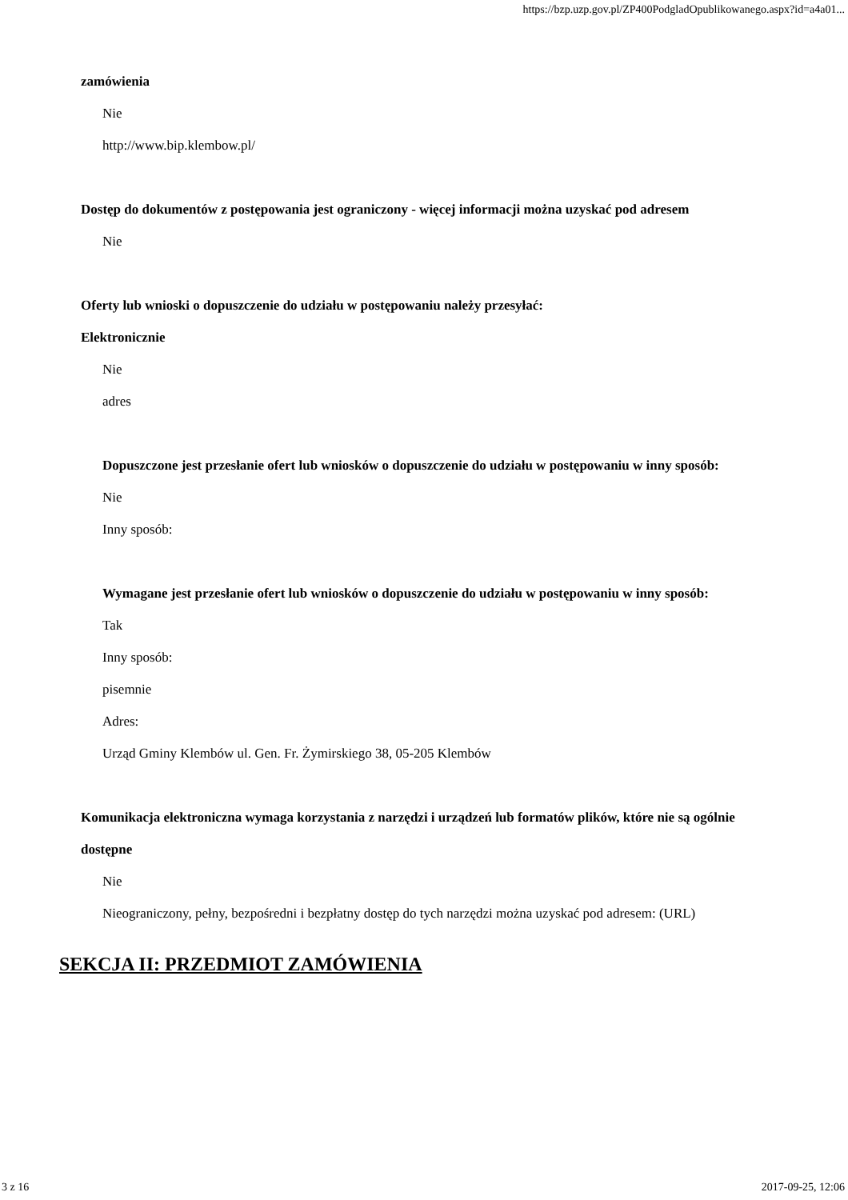https://bzp.uzp.gov.pl/ZP400PodgladOpublikowanego.aspx?id=a4a01...
zamówienia
Nie
http://www.bip.klembow.pl/
Dostęp do dokumentów z postępowania jest ograniczony - więcej informacji można uzyskać pod adresem
Nie
Oferty lub wnioski o dopuszczenie do udziału w postępowaniu należy przesyłać:
Elektronicznie
Nie
adres
Dopuszczone jest przesłanie ofert lub wniosków o dopuszczenie do udziału w postępowaniu w inny sposób:
Nie
Inny sposób:
Wymagane jest przesłanie ofert lub wniosków o dopuszczenie do udziału w postępowaniu w inny sposób:
Tak
Inny sposób:
pisemnie
Adres:
Urząd Gminy Klembów ul. Gen. Fr. Żymirskiego 38, 05-205 Klembów
Komunikacja elektroniczna wymaga korzystania z narzędzi i urządzeń lub formatów plików, które nie są ogólnie dostępne
Nie
Nieograniczony, pełny, bezpośredni i bezpłatny dostęp do tych narzędzi można uzyskać pod adresem: (URL)
SEKCJA II: PRZEDMIOT ZAMÓWIENIA
3 z 16 2017-09-25, 12:06